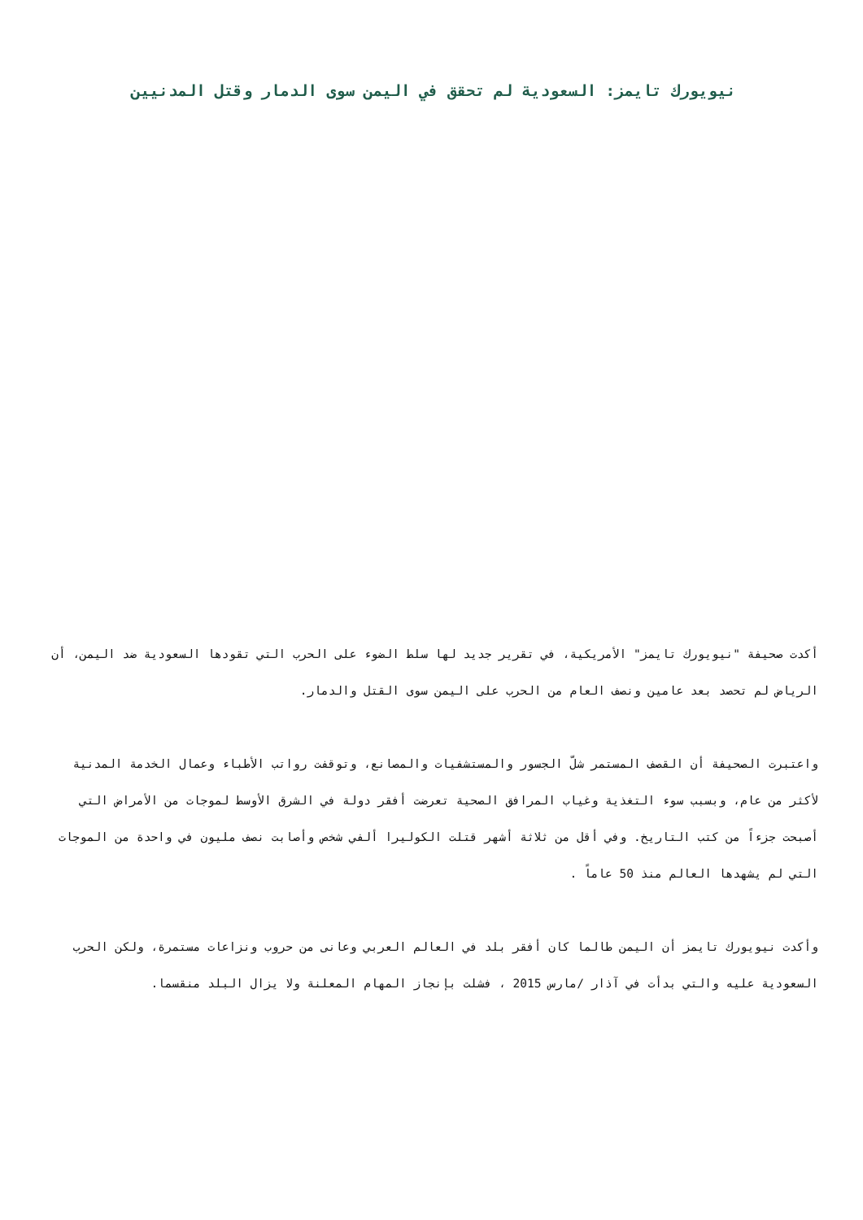نيويورك تايمز: السعودية لم تحقق في اليمن سوى الدمار وقتل المدنيين
أكدت صحيفة "نيويورك تايمز" الأمريكية، في تقرير جديد لها سلط الضوء على الحرب التي تقودها السعودية ضد اليمن، أن الرياض لم تحصد بعد عامين ونصف العام من الحرب على اليمن سوى القتل والدمار.
واعتبرت الصحيفة أن القصف المستمر شلّ الجسور والمستشفيات والمصانع، وتوقفت رواتب الأطباء وعمال الخدمة المدنية لأكثر من عام، وبسبب سوء التغذية وغياب المرافق الصحية تعرضت أفقر دولة في الشرق الأوسط لموجات من الأمراض التي أصبحت جزءاً من كتب التاريخ. وفي أقل من ثلاثة أشهر قتلت الكوليرا ألفي شخص وأصابت نصف مليون في واحدة من الموجات التي لم يشهدها العالم منذ 50 عاماً .
وأكدت نيويورك تايمز أن اليمن طالما كان أفقر بلد في العالم العربي وعانى من حروب ونزاعات مستمرة، ولكن الحرب السعودية عليه والتي بدأت في آذار /مارس 2015 ، فشلت بإنجاز المهام المعلنة ولا يزال البلد منقسما.